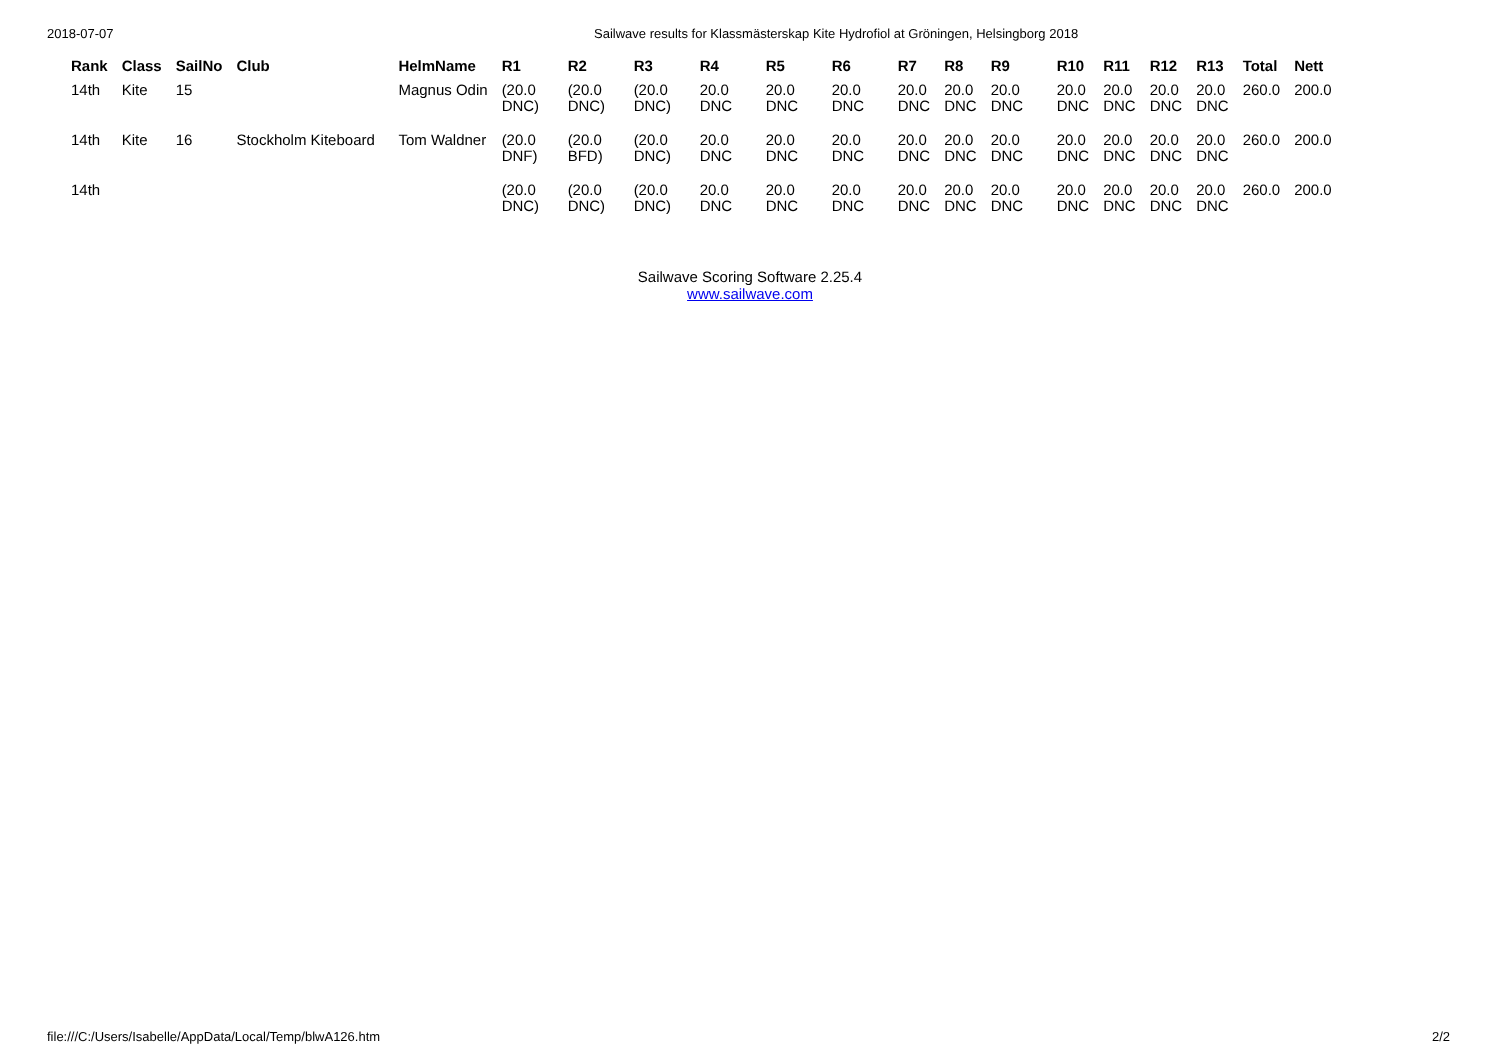2018-07-07 Sailwave results for Klassmästerskap Kite Hydrofiol at Gröningen, Helsingborg 2018
| Rank | Class | SailNo | Club | HelmName | R1 | R2 | R3 | R4 | R5 | R6 | R7 | R8 | R9 | R10 | R11 | R12 | R13 | Total | Nett |
| --- | --- | --- | --- | --- | --- | --- | --- | --- | --- | --- | --- | --- | --- | --- | --- | --- | --- | --- | --- |
| 14th | Kite | 15 | | Magnus Odin | (20.0 DNC) | (20.0 DNC) | (20.0 DNC) | 20.0 DNC | 20.0 DNC | 20.0 DNC | 20.0 DNC | 20.0 DNC | 20.0 DNC | 20.0 DNC | 20.0 DNC | 20.0 DNC | 20.0 DNC | 260.0 | 200.0 |
| 14th | Kite | 16 | Stockholm Kiteboard | Tom Waldner | (20.0 DNF) | (20.0 BFD) | (20.0 DNC) | 20.0 DNC | 20.0 DNC | 20.0 DNC | 20.0 DNC | 20.0 DNC | 20.0 DNC | 20.0 DNC | 20.0 DNC | 20.0 DNC | 20.0 DNC | 260.0 | 200.0 |
| 14th | | | | | (20.0 DNC) | (20.0 DNC) | (20.0 DNC) | 20.0 DNC | 20.0 DNC | 20.0 DNC | 20.0 DNC | 20.0 DNC | 20.0 DNC | 20.0 DNC | 20.0 DNC | 20.0 DNC | 20.0 DNC | 260.0 | 200.0 |
Sailwave Scoring Software 2.25.4
www.sailwave.com
file:///C:/Users/Isabelle/AppData/Local/Temp/blwA126.htm 2/2